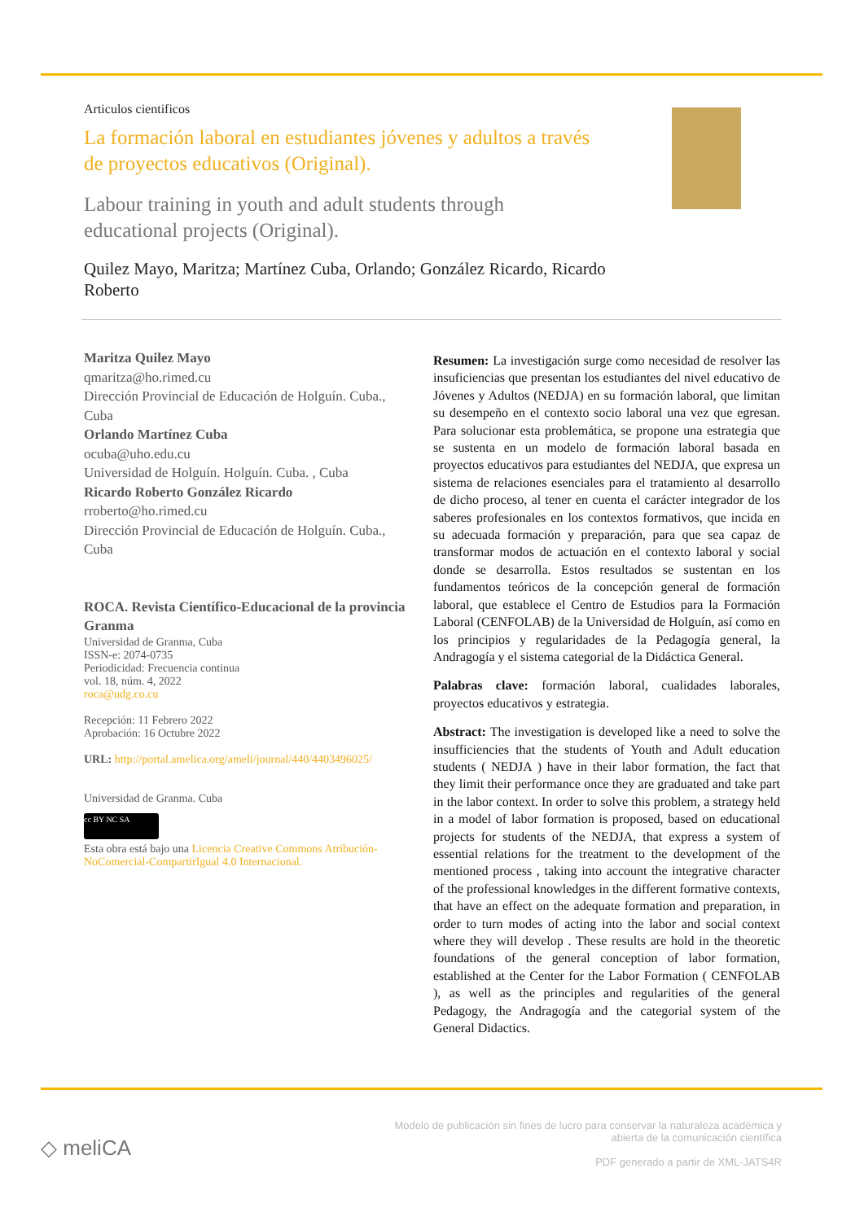Articulos cientificos
La formación laboral en estudiantes jóvenes y adultos a través de proyectos educativos (Original).
Labour training in youth and adult students through educational projects (Original).
Quilez Mayo, Maritza; Martínez Cuba, Orlando; González Ricardo, Ricardo Roberto
Maritza Quilez Mayo
qmaritza@ho.rimed.cu
Dirección Provincial de Educación de Holguín. Cuba., Cuba
Orlando Martínez Cuba
ocuba@uho.edu.cu
Universidad de Holguín. Holguín. Cuba. , Cuba
Ricardo Roberto González Ricardo
rroberto@ho.rimed.cu
Dirección Provincial de Educación de Holguín. Cuba., Cuba
ROCA. Revista Científico-Educacional de la provincia Granma
Universidad de Granma, Cuba
ISSN-e: 2074-0735
Periodicidad: Frecuencia continua
vol. 18, núm. 4, 2022
roca@udg.co.cu
Recepción: 11 Febrero 2022
Aprobación: 16 Octubre 2022
URL: http://portal.amelica.org/ameli/journal/440/4403496025/
Universidad de Granma. Cuba
cc BY NC SA
Esta obra está bajo una Licencia Creative Commons Atribución-NoComercial-CompartirIgual 4.0 Internacional.
Resumen: La investigación surge como necesidad de resolver las insuficiencias que presentan los estudiantes del nivel educativo de Jóvenes y Adultos (NEDJA) en su formación laboral, que limitan su desempeño en el contexto socio laboral una vez que egresan. Para solucionar esta problemática, se propone una estrategia que se sustenta en un modelo de formación laboral basada en proyectos educativos para estudiantes del NEDJA, que expresa un sistema de relaciones esenciales para el tratamiento al desarrollo de dicho proceso, al tener en cuenta el carácter integrador de los saberes profesionales en los contextos formativos, que incida en su adecuada formación y preparación, para que sea capaz de transformar modos de actuación en el contexto laboral y social donde se desarrolla. Estos resultados se sustentan en los fundamentos teóricos de la concepción general de formación laboral, que establece el Centro de Estudios para la Formación Laboral (CENFOLAB) de la Universidad de Holguín, así como en los principios y regularidades de la Pedagogía general, la Andragogía y el sistema categorial de la Didáctica General.
Palabras clave: formación laboral, cualidades laborales, proyectos educativos y estrategia.
Abstract: The investigation is developed like a need to solve the insufficiencies that the students of Youth and Adult education students ( NEDJA ) have in their labor formation, the fact that they limit their performance once they are graduated and take part in the labor context. In order to solve this problem, a strategy held in a model of labor formation is proposed, based on educational projects for students of the NEDJA, that express a system of essential relations for the treatment to the development of the mentioned process , taking into account the integrative character of the professional knowledges in the different formative contexts, that have an effect on the adequate formation and preparation, in order to turn modes of acting into the labor and social context where they will develop . These results are hold in the theoretic foundations of the general conception of labor formation, established at the Center for the Labor Formation ( CENFOLAB ), as well as the principles and regularities of the general Pedagogy, the Andragogía and the categorial system of the General Didactics.
◇ meliCA
Modelo de publicación sin fines de lucro para conservar la naturaleza académica y
abierta de la comunicación científica
PDF generado a partir de XML-JATS4R